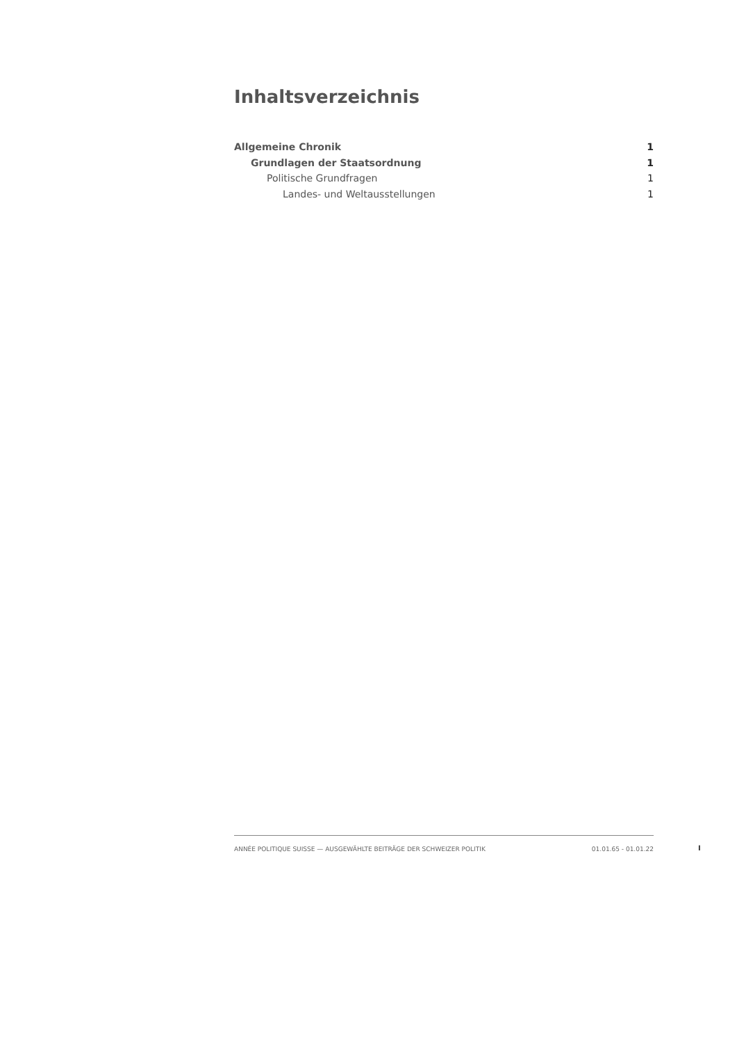Inhaltsverzeichnis
Allgemeine Chronik 1
Grundlagen der Staatsordnung 1
Politische Grundfragen 1
Landes- und Weltausstellungen 1
ANNÉE POLITIQUE SUISSE — AUSGEWÄHLTE BEITRÄGE DER SCHWEIZER POLITIK 01.01.65 - 01.01.22
I